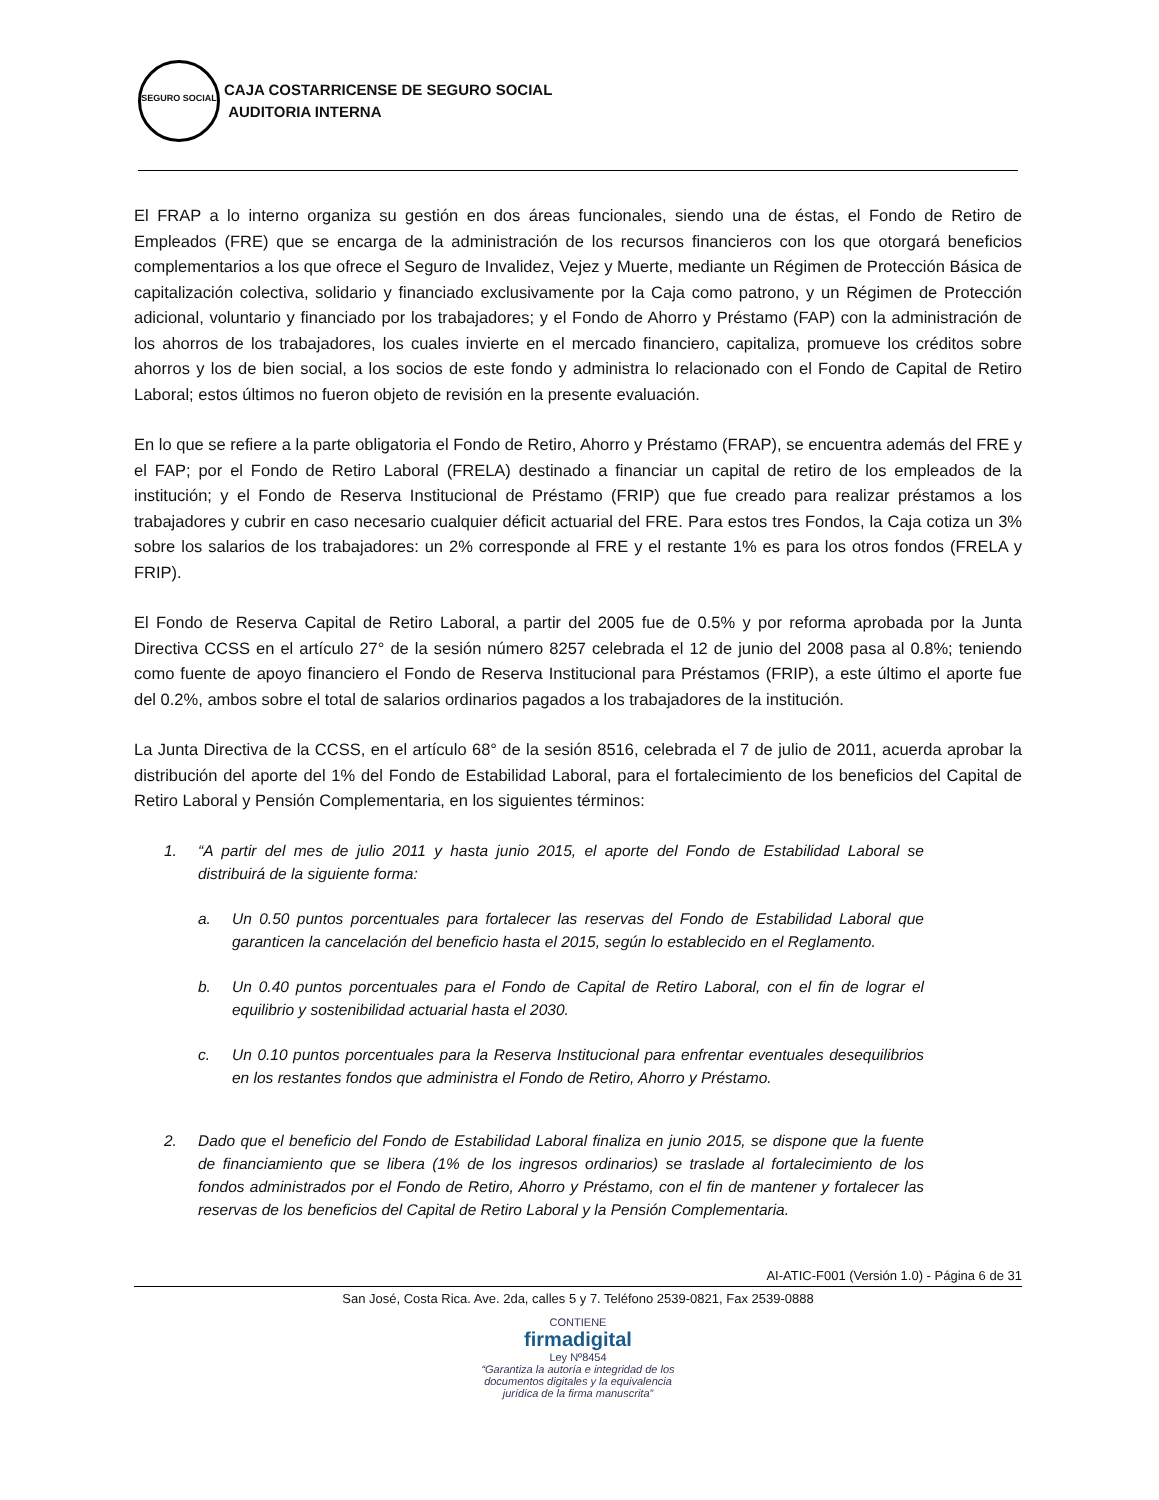SEGURO SOCIAL
CAJA COSTARRICENSE DE SEGURO SOCIAL
AUDITORIA INTERNA
El FRAP a lo interno organiza su gestión en dos áreas funcionales, siendo una de éstas, el Fondo de Retiro de Empleados (FRE) que se encarga de la administración de los recursos financieros con los que otorgará beneficios complementarios a los que ofrece el Seguro de Invalidez, Vejez y Muerte, mediante un Régimen de Protección Básica de capitalización colectiva, solidario y financiado exclusivamente por la Caja como patrono, y un Régimen de Protección adicional, voluntario y financiado por los trabajadores; y el Fondo de Ahorro y Préstamo (FAP) con la administración de los ahorros de los trabajadores, los cuales invierte en el mercado financiero, capitaliza, promueve los créditos sobre ahorros y los de bien social, a los socios de este fondo y administra lo relacionado con el Fondo de Capital de Retiro Laboral; estos últimos no fueron objeto de revisión en la presente evaluación.
En lo que se refiere a la parte obligatoria el Fondo de Retiro, Ahorro y Préstamo (FRAP), se encuentra además del FRE y el FAP; por el Fondo de Retiro Laboral (FRELA) destinado a financiar un capital de retiro de los empleados de la institución; y el Fondo de Reserva Institucional de Préstamo (FRIP) que fue creado para realizar préstamos a los trabajadores y cubrir en caso necesario cualquier déficit actuarial del FRE. Para estos tres Fondos, la Caja cotiza un 3% sobre los salarios de los trabajadores: un 2% corresponde al FRE y el restante 1% es para los otros fondos (FRELA y FRIP).
El Fondo de Reserva Capital de Retiro Laboral, a partir del 2005 fue de 0.5% y por reforma aprobada por la Junta Directiva CCSS en el artículo 27° de la sesión número 8257 celebrada el 12 de junio del 2008 pasa al 0.8%; teniendo como fuente de apoyo financiero el Fondo de Reserva Institucional para Préstamos (FRIP), a este último el aporte fue del 0.2%, ambos sobre el total de salarios ordinarios pagados a los trabajadores de la institución.
La Junta Directiva de la CCSS, en el artículo 68° de la sesión 8516, celebrada el 7 de julio de 2011, acuerda aprobar la distribución del aporte del 1% del Fondo de Estabilidad Laboral, para el fortalecimiento de los beneficios del Capital de Retiro Laboral y Pensión Complementaria, en los siguientes términos:
1. “A partir del mes de julio 2011 y hasta junio 2015, el aporte del Fondo de Estabilidad Laboral se distribuirá de la siguiente forma:
a. Un 0.50 puntos porcentuales para fortalecer las reservas del Fondo de Estabilidad Laboral que garanticen la cancelación del beneficio hasta el 2015, según lo establecido en el Reglamento.
b. Un 0.40 puntos porcentuales para el Fondo de Capital de Retiro Laboral, con el fin de lograr el equilibrio y sostenibilidad actuarial hasta el 2030.
c. Un 0.10 puntos porcentuales para la Reserva Institucional para enfrentar eventuales desequilibrios en los restantes fondos que administra el Fondo de Retiro, Ahorro y Préstamo.
2. Dado que el beneficio del Fondo de Estabilidad Laboral finaliza en junio 2015, se dispone que la fuente de financiamiento que se libera (1% de los ingresos ordinarios) se traslade al fortalecimiento de los fondos administrados por el Fondo de Retiro, Ahorro y Préstamo, con el fin de mantener y fortalecer las reservas de los beneficios del Capital de Retiro Laboral y la Pensión Complementaria.
AI-ATIC-F001 (Versión 1.0) - Página 6 de 31
San José, Costa Rica. Ave. 2da, calles 5 y 7. Teléfono 2539-0821, Fax 2539-0888
CONTIENE
firmadigital
Ley Nº8454
“Garantiza la autoría e integridad de los
documentos digitales y la equivalencia
jurídica de la firma manuscrita”